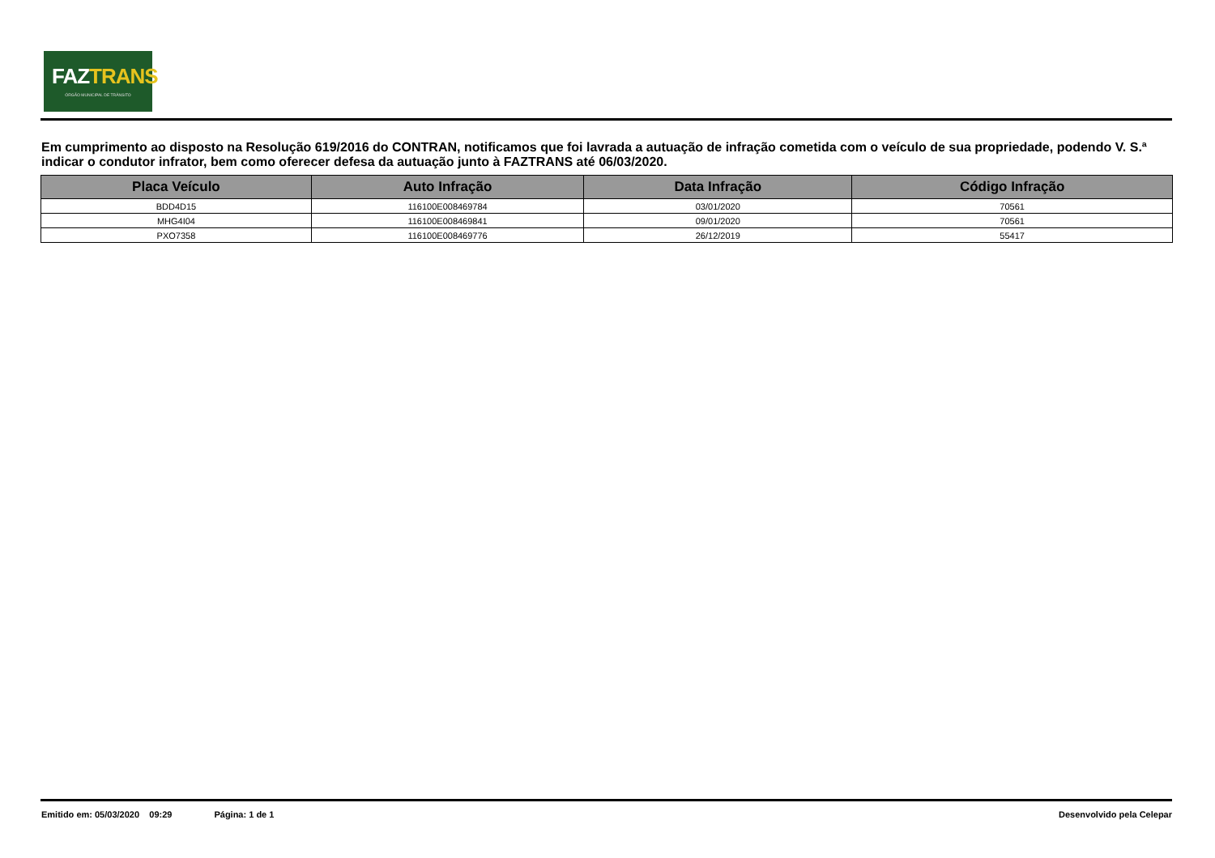FAZTRANS
ÓRGÃO MUNICIPAL DE TRÂNSITO
Em cumprimento ao disposto na Resolução 619/2016 do CONTRAN, notificamos que foi lavrada a autuação de infração cometida com o veículo de sua propriedade, podendo V. S.ª indicar o condutor infrator, bem como oferecer defesa da autuação junto à FAZTRANS até 06/03/2020.
| Placa Veículo | Auto Infração | Data Infração | Código Infração |
| --- | --- | --- | --- |
| BDD4D15 | 116100E008469784 | 03/01/2020 | 70561 |
| MHG4I04 | 116100E008469841 | 09/01/2020 | 70561 |
| PXO7358 | 116100E008469776 | 26/12/2019 | 55417 |
Emitido em: 05/03/2020 09:29 Página: 1 de 1 Desenvolvido pela Celepar